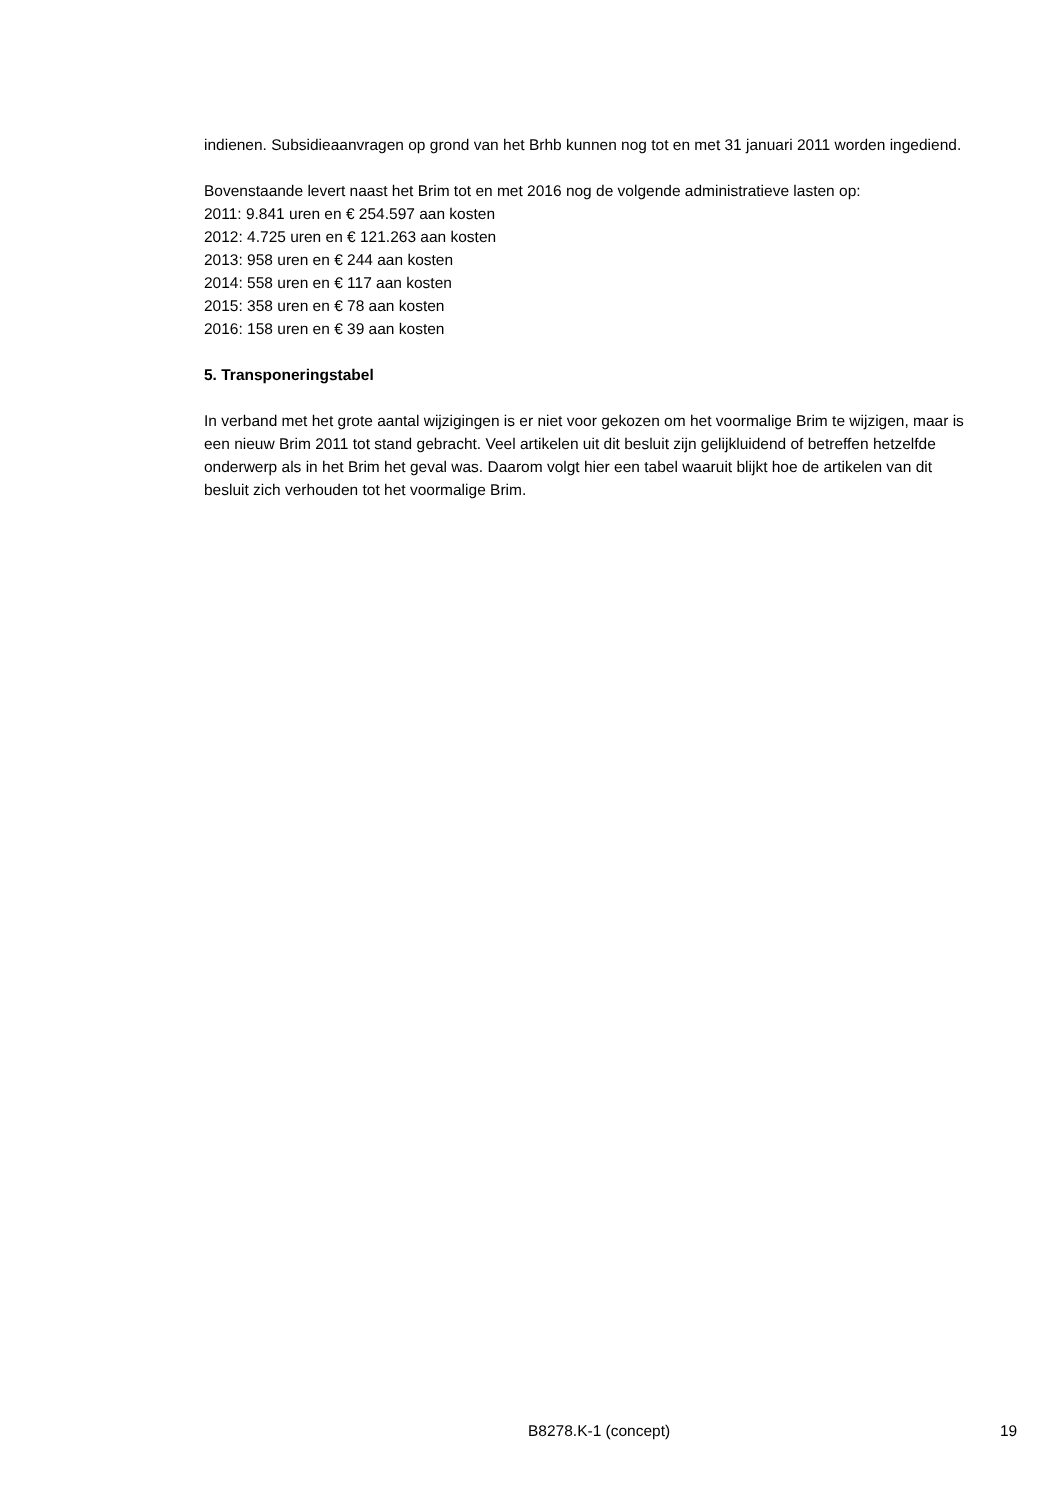indienen. Subsidieaanvragen op grond van het Brhb kunnen nog tot en met 31 januari 2011 worden ingediend.
Bovenstaande levert naast het Brim tot en met 2016 nog de volgende administratieve lasten op:
2011: 9.841 uren en € 254.597 aan kosten
2012: 4.725 uren en € 121.263 aan kosten
2013: 958 uren en € 244 aan kosten
2014: 558 uren en € 117 aan kosten
2015: 358 uren en € 78 aan kosten
2016: 158 uren en € 39 aan kosten
5. Transponeringstabel
In verband met het grote aantal wijzigingen is er niet voor gekozen om het voormalige Brim te wijzigen, maar is een nieuw Brim 2011 tot stand gebracht. Veel artikelen uit dit besluit zijn gelijkluidend of betreffen hetzelfde onderwerp als in het Brim het geval was. Daarom volgt hier een tabel waaruit blijkt hoe de artikelen van dit besluit zich verhouden tot het voormalige Brim.
B8278.K-1 (concept) 19